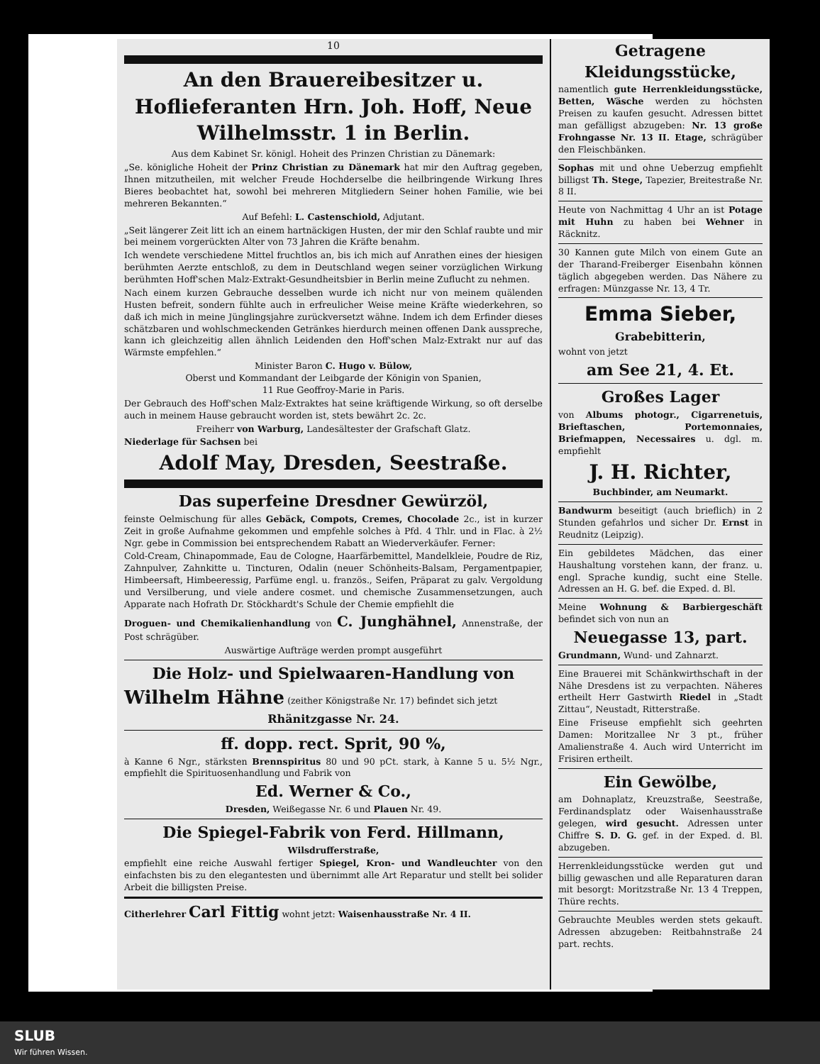10
An den Brauereibesitzer u. Hoflieferanten Hrn. Joh. Hoff, Neue Wilhelmsstr. 1 in Berlin.
Aus dem Kabinet Sr. königl. Hoheit des Prinzen Christian zu Dänemark:
„Se. königliche Hoheit der Prinz Christian zu Dänemark hat mir den Auftrag gegeben, Ihnen mitzutheilen, mit welcher Freude Hochderselbe die heilbringende Wirkung Ihres Bieres beobachtet hat, sowohl bei mehreren Mitgliedern Seiner hohen Familie, wie bei mehreren Bekannten.“
Auf Befehl: L. Castenschiold, Adjutant.
„Seit längerer Zeit litt ich an einem hartnäckigen Husten, der mir den Schlaf raubte und mir bei meinem vorgerückten Alter von 73 Jahren die Kräfte benahm.
Ich wendete verschiedene Mittel fruchtlos an, bis ich mich auf Anrathen eines der hiesigen berühmten Aerzte entschloß, zu dem in Deutschland wegen seiner vorzüglichen Wirkung berühmten Hoff'schen Malz-Extrakt-Gesundheitsbier in Berlin meine Zuflucht zu nehmen.
Nach einem kurzen Gebrauche desselben wurde ich nicht nur von meinem quälenden Husten befreit, sondern fühlte auch in erfreulicher Weise meine Kräfte wiederkehren, so daß ich mich in meine Jünglingsjahre zurückversetzt wähne. Indem ich dem Erfinder dieses schätzbaren und wohlschmeckenden Getränkes hierdurch meinen offenen Dank ausspreche, kann ich gleichzeitig allen ähnlich Leidenden den Hoff'schen Malz-Extrakt nur auf das Wärmste empfehlen.“
Minister Baron C. Hugo v. Bülow,
Oberst und Kommandant der Leibgarde der Königin von Spanien,
11 Rue Geoffroy-Marie in Paris.
Der Gebrauch des Hoff'schen Malz-Extraktes hat seine kräftigende Wirkung, so oft derselbe auch in meinem Hause gebraucht worden ist, stets bewährt 2c. 2c.
Freiherr von Warburg, Landesältester der Grafschaft Glatz.
Niederlage für Sachsen bei
Adolf May, Dresden, Seestraße.
Das superfeine Dresdner Gewürzöl,
feinste Oelmischung für alles Gebäck, Compots, Cremes, Chocolade 2c., ist in kurzer Zeit in große Aufnahme gekommen und empfehle solches à Pfd. 4 Thlr. und in Flac. à 2½ Ngr. gebe in Commission bei entsprechendem Rabatt an Wiederverkäufer. Ferner:
Cold-Cream, Chinapommade, Eau de Cologne, Haarfärbemittel, Mandelkleie, Poudre de Riz, Zahnpulver, Zahnkitte u. Tincturen, Odalin (neuer Schönheits-Balsam, Pergamentpapier, Himbeersaft, Himbeeressig, Parfüme engl. u. französ., Seifen, Präparat zu galv. Vergoldung und Versilberung, und viele andere cosmet. und chemische Zusammensetzungen, auch Apparate nach Hofrath Dr. Stöckhardt's Schule der Chemie empfiehlt die
Droguen- und Chemikalienhandlung von C. Junghähnel, Annenstraße, der Post schrägüber.
Auswärtige Aufträge werden prompt ausgeführt
Die Holz- und Spielwaaren-Handlung von
Wilhelm Hähne (zeither Königstraße Nr. 17) befindet sich jetzt
Rhänitzgasse Nr. 24.
ff. dopp. rect. Sprit, 90 %,
à Kanne 6 Ngr., stärksten Brennspiritus 80 und 90 pCt. stark, à Kanne 5 u. 5½ Ngr., empfiehlt die Spirituosenhandlung und Fabrik von
Ed. Werner & Co.,
Dresden, Weißegasse Nr. 6 und Plauen Nr. 49.
Die Spiegel-Fabrik von Ferd. Hillmann,
Wilsdrufferstraße,
empfiehlt eine reiche Auswahl fertiger Spiegel, Kron- und Wandleuchter von den einfachsten bis zu den elegantesten und übernimmt alle Art Reparatur und stellt bei solider Arbeit die billigsten Preise.
Citherlehrer Carl Fittig wohnt jetzt: Waisenhausstraße Nr. 4 II.
Getragene Kleidungsstücke,
namentlich gute Herrenkleidungsstücke, Betten, Wäsche werden zu höchsten Preisen zu kaufen gesucht. Adressen bittet man gefälligst abzugeben: Nr. 13 große Frohngasse Nr. 13 II. Etage, schrägüber den Fleischbänken.
Sophas mit und ohne Ueberzug empfiehlt billigst Th. Stege, Tapezier, Breitestraße Nr. 8 II.
Heute von Nachmittag 4 Uhr an ist Potage mit Huhn zu haben bei Wehner in Räcknitz.
30 Kannen gute Milch von einem Gute an der Tharand-Freiberger Eisenbahn können täglich abgegeben werden. Das Nähere zu erfragen: Münzgasse Nr. 13, 4 Tr.
Emma Sieber,
Grabebitterin,
wohnt von jetzt
am See 21, 4. Et.
Großes Lager
von Albums photogr., Cigarrenetuis, Brieftaschen, Portemonnaies, Briefmappen, Necessaires u. dgl. m. empfiehlt
J. H. Richter,
Buchbinder, am Neumarkt.
Bandwurm beseitigt (auch brieflich) in 2 Stunden gefahrlos und sicher Dr. Ernst in Reudnitz (Leipzig).
Ein gebildetes Mädchen, das einer Haushaltung vorstehen kann, der franz. u. engl. Sprache kundig, sucht eine Stelle. Adressen an H. G. bef. die Exped. d. Bl.
Meine Wohnung & Barbiergeschäft befindet sich von nun an
Neuegasse 13, part.
Grundmann, Wund- und Zahnarzt.
Eine Brauerei mit Schänkwirthschaft in der Nähe Dresdens ist zu verpachten. Näheres ertheilt Herr Gastwirth Riedel in „Stadt Zittau“, Neustadt, Ritterstraße.
Eine Friseuse empfiehlt sich geehrten Damen: Moritzallee Nr 3 pt., früher Amalienstraße 4. Auch wird Unterricht im Frisiren ertheilt.
Ein Gewölbe,
am Dohnaplatz, Kreuzstraße, Seestraße, Ferdinandsplatz oder Waisenhausstraße gelegen, wird gesucht. Adressen unter Chiffre S. D. G. gef. in der Exped. d. Bl. abzugeben.
Herrenkleidungsstücke werden gut und billig gewaschen und alle Reparaturen daran mit besorgt: Moritzstraße Nr. 13 4 Treppen, Thüre rechts.
Gebrauchte Meubles werden stets gekauft. Adressen abzugeben: Reitbahnstraße 24 part. rechts.
SLUB
Wir führen Wissen.